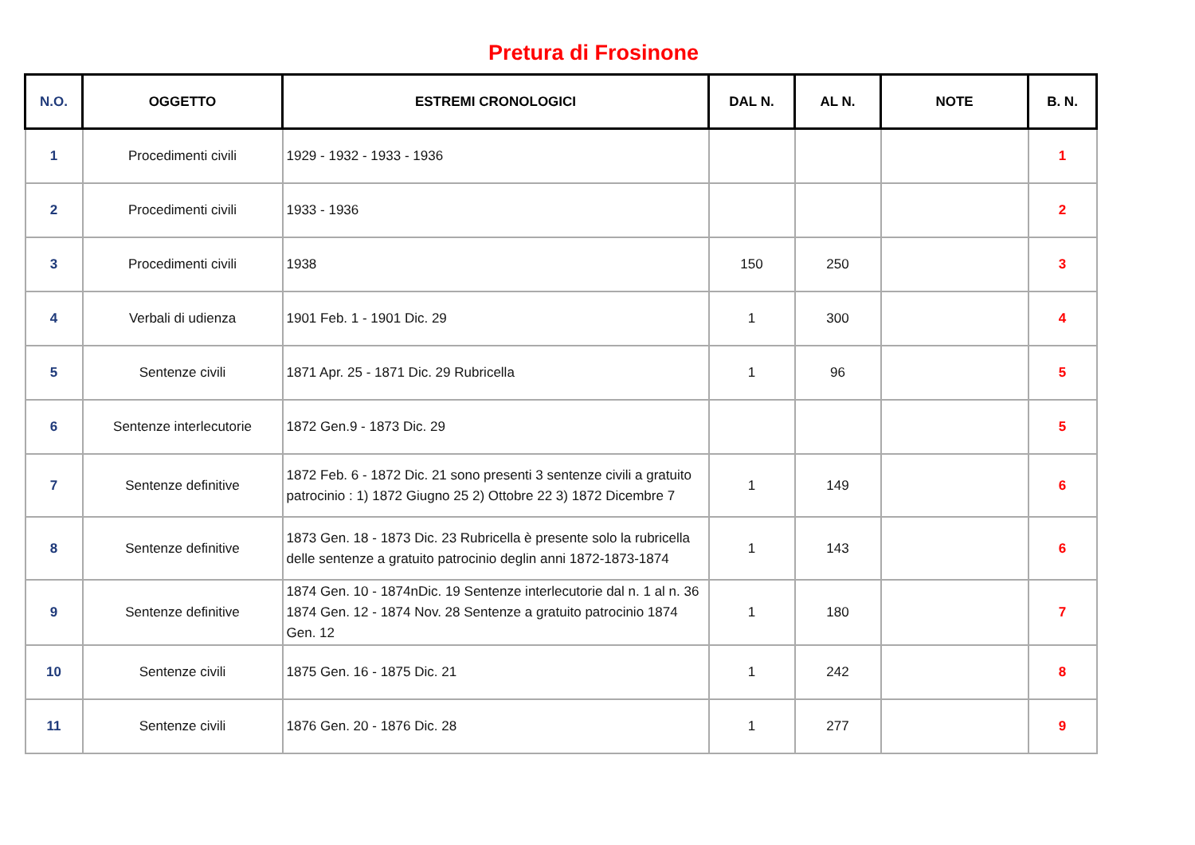Pretura di Frosinone
| N.O. | OGGETTO | ESTREMI CRONOLOGICI | DAL N. | AL N. | NOTE | B. N. |
| --- | --- | --- | --- | --- | --- | --- |
| 1 | Procedimenti civili | 1929 - 1932 - 1933 - 1936 | | | | 1 |
| 2 | Procedimenti civili | 1933 - 1936 | | | | 2 |
| 3 | Procedimenti civili | 1938 | 150 | 250 | | 3 |
| 4 | Verbali di udienza | 1901 Feb. 1 - 1901 Dic. 29 | 1 | 300 | | 4 |
| 5 | Sentenze civili | 1871 Apr. 25 - 1871 Dic. 29 Rubricella | 1 | 96 | | 5 |
| 6 | Sentenze interlecutorie | 1872 Gen.9 - 1873 Dic. 29 | | | | 5 |
| 7 | Sentenze definitive | 1872 Feb. 6 - 1872 Dic. 21 sono presenti 3 sentenze civili a gratuito patrocinio : 1) 1872 Giugno 25 2) Ottobre 22 3) 1872 Dicembre 7 | 1 | 149 | | 6 |
| 8 | Sentenze definitive | 1873 Gen. 18 - 1873 Dic. 23 Rubricella è presente solo la rubricella delle sentenze a gratuito patrocinio deglin anni 1872-1873-1874 | 1 | 143 | | 6 |
| 9 | Sentenze definitive | 1874 Gen. 10 - 1874nDic. 19 Sentenze interlecutorie dal n. 1 al n. 36 1874 Gen. 12 - 1874 Nov. 28 Sentenze a gratuito patrocinio 1874 Gen. 12 | 1 | 180 | | 7 |
| 10 | Sentenze civili | 1875 Gen. 16 - 1875 Dic. 21 | 1 | 242 | | 8 |
| 11 | Sentenze civili | 1876 Gen. 20 - 1876 Dic. 28 | 1 | 277 | | 9 |